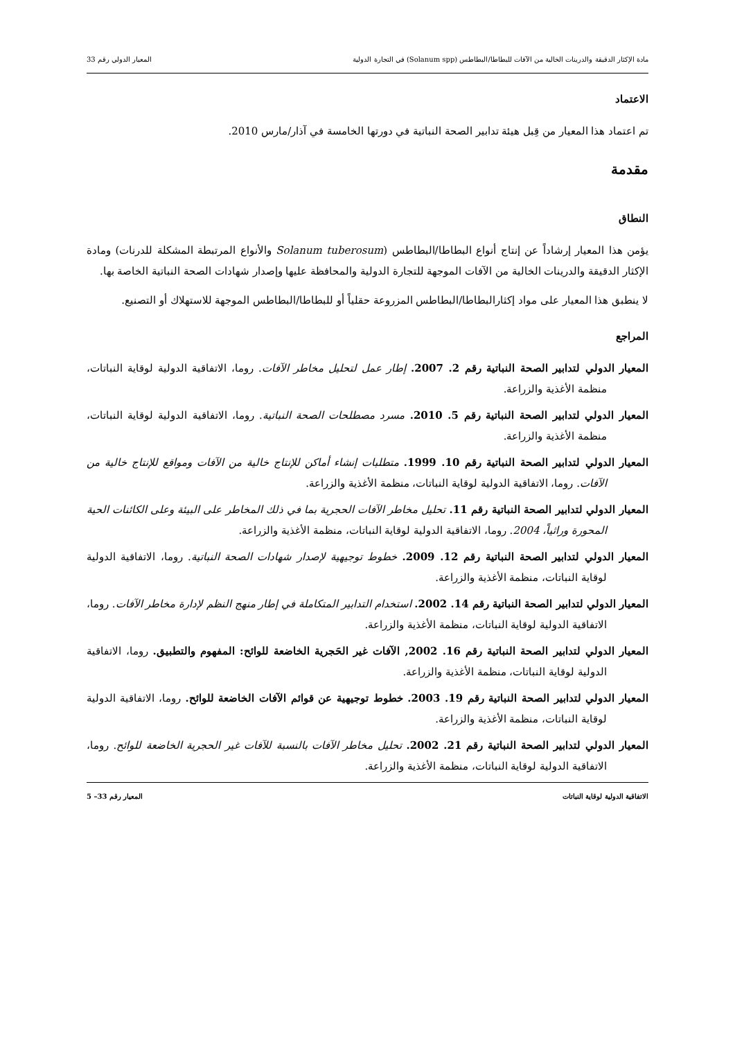مادة الإكثار الدقيقة والدرينات الخالية من الآفات للبطاطا/البطاطس (Solanum spp) في التجارة الدولية المعيار الدولي رقم 33
الاعتماد
تم اعتماد هذا المعيار من قِبل هيئة تدابير الصحة النباتية في دورتها الخامسة في آذار/مارس 2010.
مقدمة
النطاق
يؤمن هذا المعيار إرشاداً عن إنتاج أنواع البطاطا/البطاطس (Solanum tuberosum والأنواع المرتبطة المشكلة للدرنات) ومادة الإكثار الدقيقة والدرينات الخالية من الآفات الموجهة للتجارة الدولية والمحافظة عليها وإصدار شهادات الصحة النباتية الخاصة بها.
لا ينطبق هذا المعيار على مواد إكثارالبطاطا/البطاطس المزروعة حقلياً أو للبطاطا/البطاطس الموجهة للاستهلاك أو التصنيع.
المراجع
المعيار الدولي لتدابير الصحة النباتية رقم 2. 2007. إطار عمل لتحليل مخاطر الآفات. روما، الاتفاقية الدولية لوقاية النباتات، منظمة الأغذية والزراعة.
المعيار الدولي لتدابير الصحة النباتية رقم 5. 2010. مسرد مصطلحات الصحة النباتية. روما، الاتفاقية الدولية لوقاية النباتات، منظمة الأغذية والزراعة.
المعيار الدولي لتدابير الصحة النباتية رقم 10. 1999. متطلبات إنشاء أماكن للإنتاج خالية من الآفات ومواقع للإنتاج خالية من الآفات. روما، الاتفاقية الدولية لوقاية النباتات، منظمة الأغذية والزراعة.
المعيار الدولي لتدابير الصحة النباتية رقم 11. تحليل مخاطر الآفات الحجرية بما في ذلك المخاطر على البيئة وعلى الكائنات الحية المحورة وراثياً، 2004. روما، الاتفاقية الدولية لوقاية النباتات، منظمة الأغذية والزراعة.
المعيار الدولي لتدابير الصحة النباتية رقم 12. 2009. خطوط توجيهية لإصدار شهادات الصحة النباتية. روما، الاتفاقية الدولية لوقاية النباتات، منظمة الأغذية والزراعة.
المعيار الدولي لتدابير الصحة النباتية رقم 14. 2002. استخدام التدابير المتكاملة في إطار منهج النظم لإدارة مخاطر الآفات. روما، الاتفاقية الدولية لوقاية النباتات، منظمة الأغذية والزراعة.
المعيار الدولي لتدابير الصحة النباتية رقم 16. 2002, الآفات غير الحَجرية الخاضعة للوائح: المفهوم والتطبيق. روما، الاتفاقية الدولية لوقاية النباتات، منظمة الأغذية والزراعة.
المعيار الدولي لتدابير الصحة النباتية رقم 19. 2003. خطوط توجيهية عن قوائم الآفات الخاضعة للوائح. روما، الاتفاقية الدولية لوقاية النباتات، منظمة الأغذية والزراعة.
المعيار الدولي لتدابير الصحة النباتية رقم 21. 2002. تحليل مخاطر الآفات بالنسبة للآفات غير الحجرية الخاضعة للوائح. روما، الاتفاقية الدولية لوقاية النباتات، منظمة الأغذية والزراعة.
الاتفاقية الدولية لوقاية النباتات المعيار رقم 33– 5